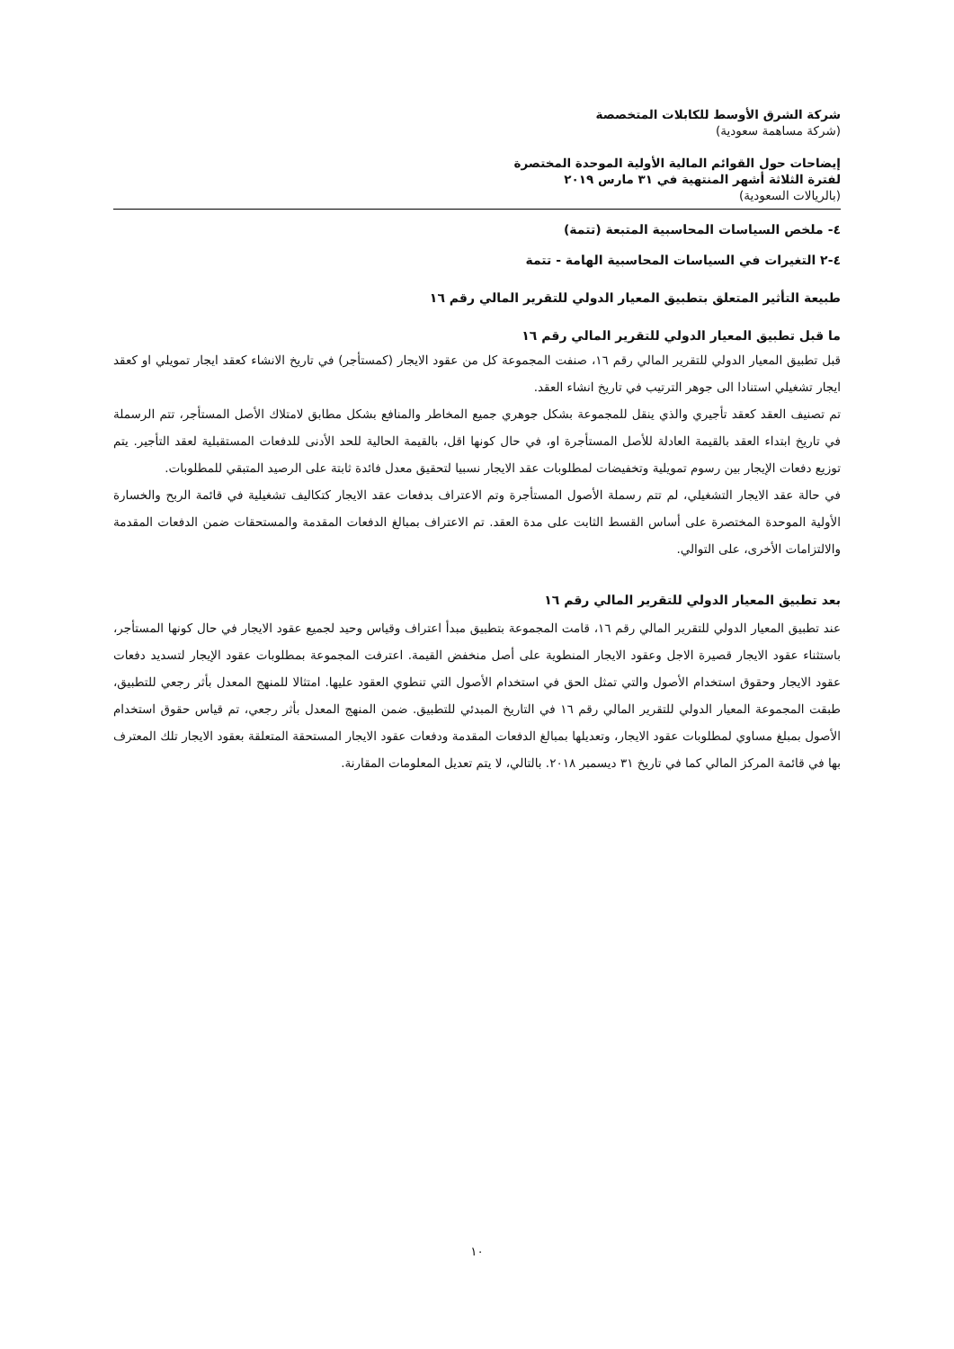شركة الشرق الأوسط للكابلات المتخصصة
(شركة مساهمة سعودية)
إيضاحات حول القوائم المالية الأولية الموحدة المختصرة
لفترة الثلاثة أشهر المنتهية في ٣١ مارس ٢٠١٩
(بالريالات السعودية)
٤- ملخص السياسات المحاسبية المتبعة (تتمة)
٤-٢ التغيرات في السياسات المحاسبية الهامة - تتمة
طبيعة التأثير المتعلق بتطبيق المعيار الدولي للتقرير المالي رقم ١٦
ما قبل تطبيق المعيار الدولي للتقرير المالي رقم ١٦
قبل تطبيق المعيار الدولي للتقرير المالي رقم ١٦، صنفت المجموعة كل من عقود الايجار (كمستأجر) في تاريخ الانشاء كعقد ايجار تمويلي او كعقد ايجار تشغيلي استنادا الى جوهر الترتيب في تاريخ انشاء العقد.
تم تصنيف العقد كعقد تأجيري والذي ينقل للمجموعة بشكل جوهري جميع المخاطر والمنافع بشكل مطابق لامتلاك الأصل المستأجر، تتم الرسملة في تاريخ ابتداء العقد بالقيمة العادلة للأصل المستأجرة او، في حال كونها اقل، بالقيمة الحالية للحد الأدنى للدفعات المستقبلية لعقد التأجير. يتم توزيع دفعات الإيجار بين رسوم تمويلية وتخفيضات لمطلوبات عقد الايجار نسبيا لتحقيق معدل فائدة ثابتة على الرصيد المتبقي للمطلوبات.
في حالة عقد الايجار التشغيلي، لم تتم رسملة الأصول المستأجرة وتم الاعتراف بدفعات عقد الايجار كتكاليف تشغيلية في قائمة الربح والخسارة الأولية الموحدة المختصرة على أساس القسط الثابت على مدة العقد. تم الاعتراف بمبالغ الدفعات المقدمة والمستحقات ضمن الدفعات المقدمة والالتزامات الأخرى، على التوالي.
بعد تطبيق المعيار الدولي للتقرير المالي رقم ١٦
عند تطبيق المعيار الدولي للتقرير المالي رقم ١٦، قامت المجموعة بتطبيق مبدأ اعتراف وقياس وحيد لجميع عقود الايجار في حال كونها المستأجر، باستثناء عقود الايجار قصيرة الاجل وعقود الايجار المنطوية على أصل منخفض القيمة. اعترفت المجموعة بمطلوبات عقود الإيجار لتسديد دفعات عقود الايجار وحقوق استخدام الأصول والتي تمثل الحق في استخدام الأصول التي تنطوي العقود عليها. امتثالا للمنهج المعدل بأثر رجعي للتطبيق، طبقت المجموعة المعيار الدولي للتقرير المالي رقم ١٦ في التاريخ المبدئي للتطبيق. ضمن المنهج المعدل بأثر رجعي، تم قياس حقوق استخدام الأصول بمبلغ مساوي لمطلوبات عقود الايجار، وتعديلها بمبالغ الدفعات المقدمة ودفعات عقود الايجار المستحقة المتعلقة بعقود الايجار تلك المعترف بها في قائمة المركز المالي كما في تاريخ ٣١ ديسمبر ٢٠١٨. بالتالي، لا يتم تعديل المعلومات المقارنة.
١٠